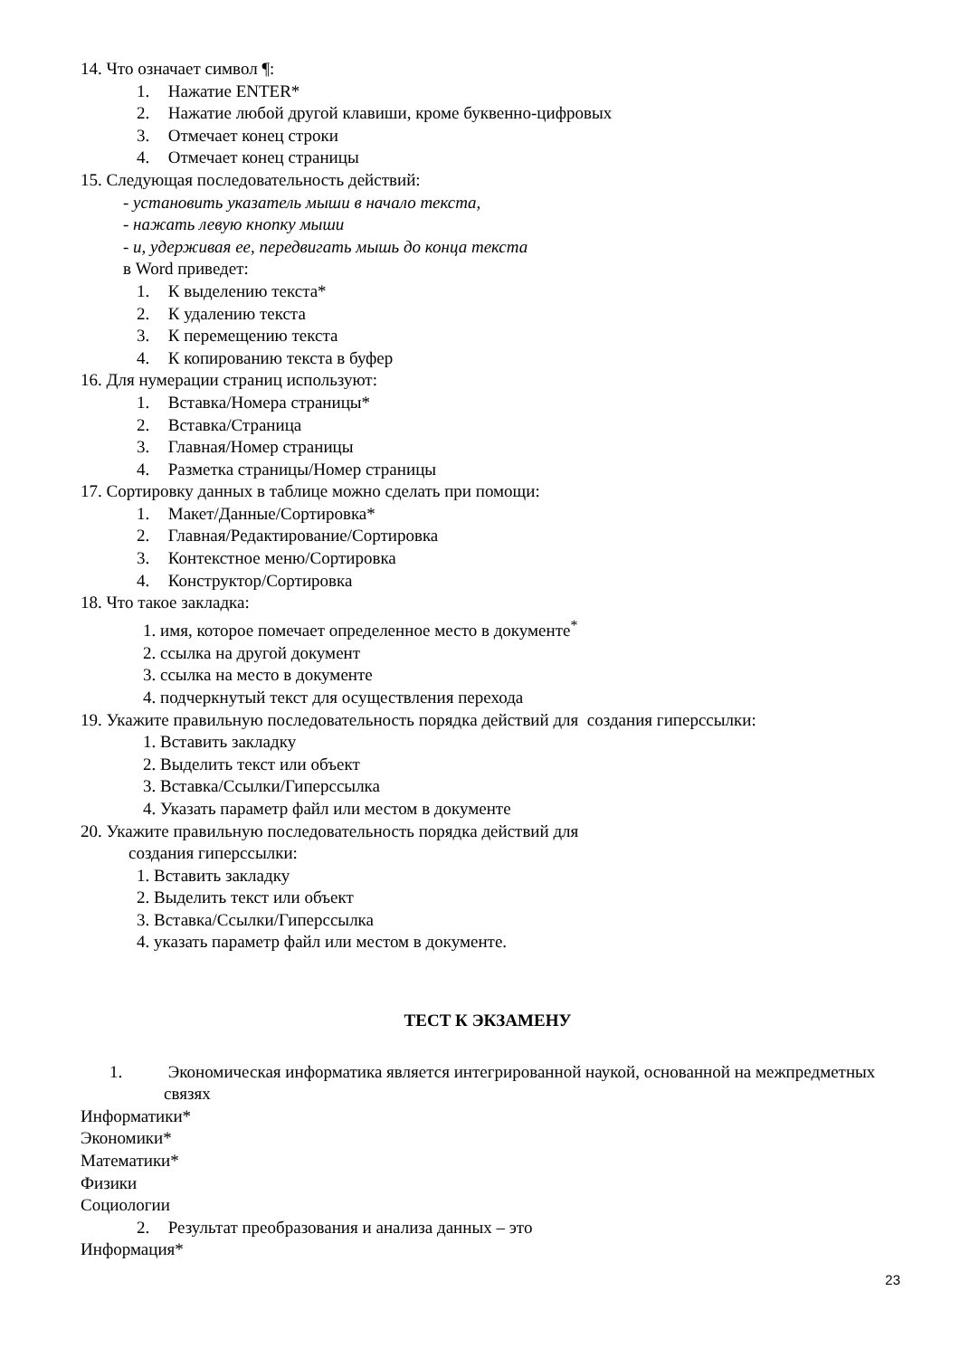14. Что означает символ ¶:
1. Нажатие ENTER*
2. Нажатие любой другой клавиши, кроме буквенно-цифровых
3. Отмечает конец строки
4. Отмечает конец страницы
15. Следующая последовательность действий:
- установить указатель мыши в начало текста,
- нажать левую кнопку мыши
- и, удерживая ее, передвигать мышь до конца текста
в Word приведет:
1. К выделению текста*
2. К удалению текста
3. К перемещению текста
4. К копированию текста в буфер
16. Для нумерации страниц используют:
1. Вставка/Номера страницы*
2. Вставка/Страница
3. Главная/Номер страницы
4. Разметка страницы/Номер страницы
17. Сортировку данных в таблице можно сделать при помощи:
1. Макет/Данные/Сортировка*
2. Главная/Редактирование/Сортировка
3. Контекстное меню/Сортировка
4. Конструктор/Сортировка
18. Что такое закладка:
1. имя, которое помечает определенное место в документе<sup>*</sup>
2. ссылка на другой документ
3. ссылка на место в документе
4. подчеркнутый текст для осуществления перехода
19. Укажите правильную последовательность порядка действий для создания гиперссылки:
1. Вставить закладку
2. Выделить текст или объект
3. Вставка/Ссылки/Гиперссылка
4. Указать параметр файл или местом в документе
20. Укажите правильную последовательность порядка действий для
создания гиперссылки:
1. Вставить закладку
2. Выделить текст или объект
3. Вставка/Ссылки/Гиперссылка
4. указать параметр файл или местом в документе.
ТЕСТ К ЭКЗАМЕНУ
1. Экономическая информатика является интегрированной наукой, основанной на межпредметных связях
Информатики*
Экономики*
Математики*
Физики
Социологии
2. Результат преобразования и анализа данных – это
Информация*
23